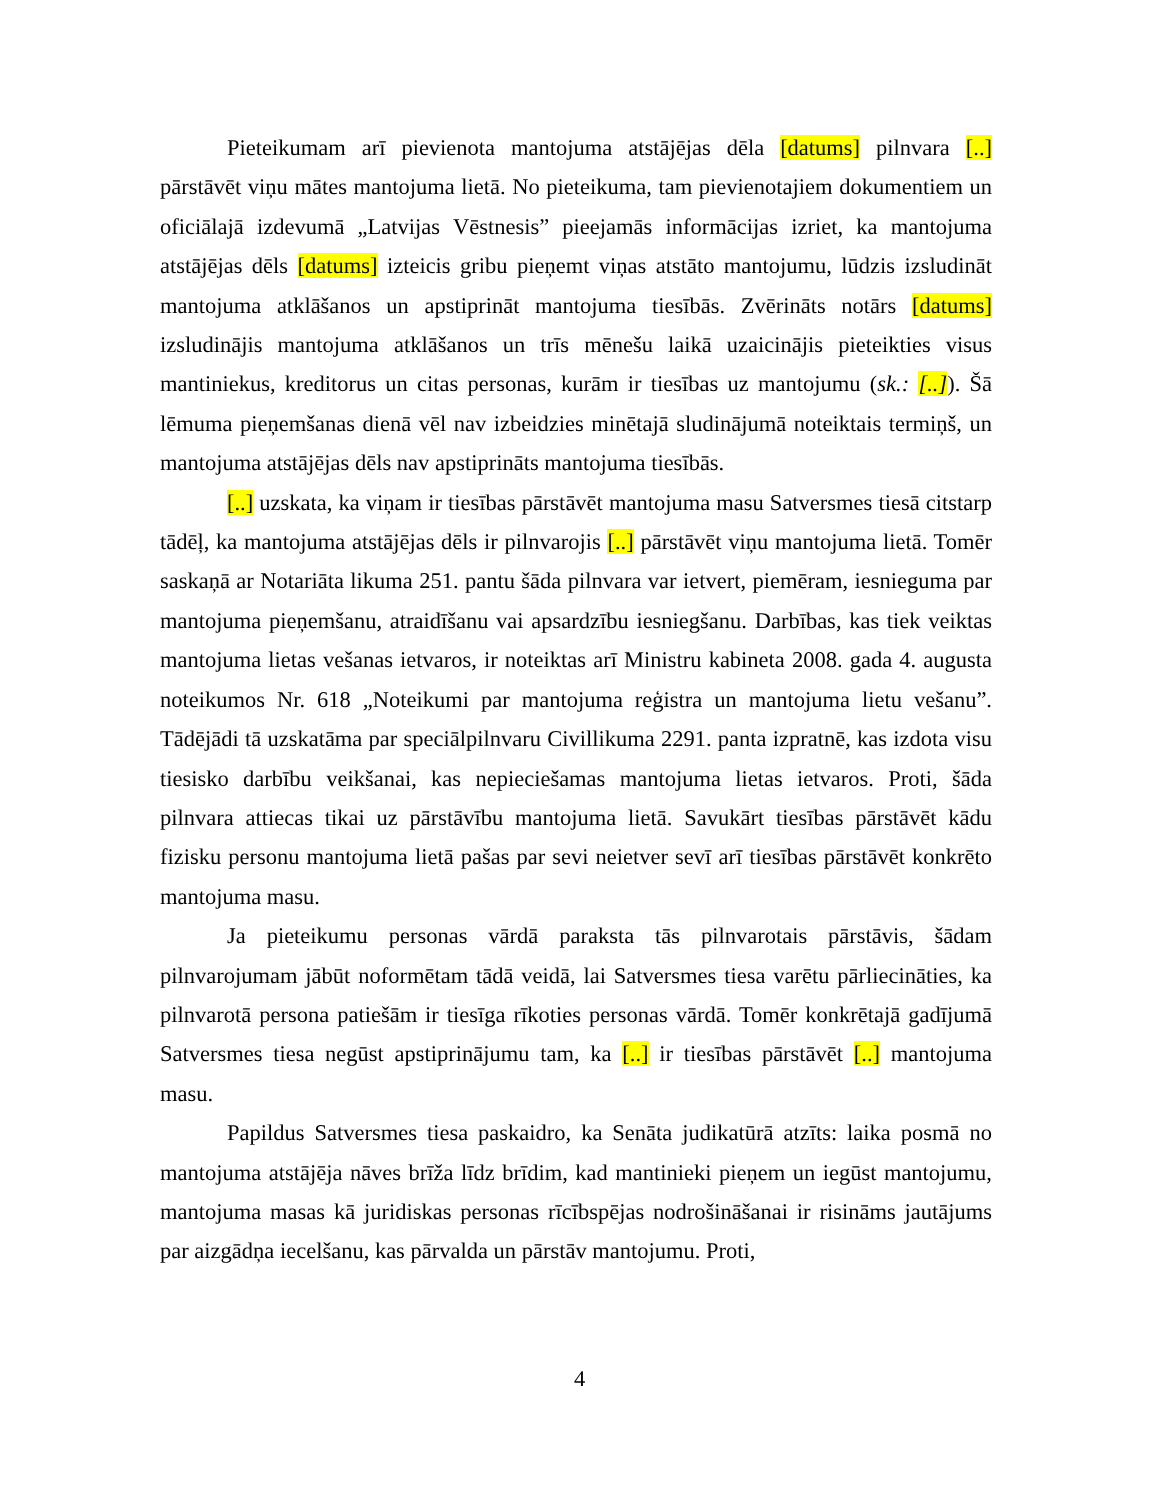Pieteikumam arī pievienota mantojuma atstājējas dēla [datums] pilnvara [..] pārstāvēt viņu mātes mantojuma lietā. No pieteikuma, tam pievienotajiem dokumentiem un oficiālajā izdevumā „Latvijas Vēstnesis” pieejamās informācijas izriet, ka mantojuma atstājējas dēls [datums] izteicis gribu pieņemt viņas atstāto mantojumu, lūdzis izsludināt mantojuma atklāšanos un apstiprināt mantojuma tiesībās. Zvērināts notārs [datums] izsludinājis mantojuma atklāšanos un trīs mēnešu laikā uzaicinājis pieteikties visus mantiniekus, kreditorus un citas personas, kurām ir tiesības uz mantojumu (sk.: [..]). Šā lēmuma pieņemšanas dienā vēl nav izbeidzies minētajā sludinājumā noteiktais termiņš, un mantojuma atstājējas dēls nav apstiprināts mantojuma tiesībās.
[..] uzskata, ka viņam ir tiesības pārstāvēt mantojuma masu Satversmes tiesā citstarp tādēļ, ka mantojuma atstājējas dēls ir pilnvarojis [..] pārstāvēt viņu mantojuma lietā. Tomēr saskaņā ar Notariāta likuma 251. pantu šāda pilnvara var ietvert, piemēram, iesnieguma par mantojuma pieņemšanu, atraidīšanu vai apsardzību iesniegšanu. Darbības, kas tiek veiktas mantojuma lietas vešanas ietvaros, ir noteiktas arī Ministru kabineta 2008. gada 4. augusta noteikumos Nr. 618 „Noteikumi par mantojuma reģistra un mantojuma lietu vešanu”. Tādējādi tā uzskatāma par speciālpilnvaru Civillikuma 2291. panta izpratnē, kas izdota visu tiesisko darbību veikšanai, kas nepieciešamas mantojuma lietas ietvaros. Proti, šāda pilnvara attiecas tikai uz pārstāvību mantojuma lietā. Savukārt tiesības pārstāvēt kādu fizisku personu mantojuma lietā pašas par sevi neietver sevī arī tiesības pārstāvēt konkrēto mantojuma masu.
Ja pieteikumu personas vārdā paraksta tās pilnvarotais pārstāvis, šādam pilnvarojumam jābūt noformētam tādā veidā, lai Satversmes tiesa varētu pārliecināties, ka pilnvarotā persona patiešām ir tiesīga rīkoties personas vārdā. Tomēr konkrētajā gadījumā Satversmes tiesa negūst apstiprinājumu tam, ka [..] ir tiesības pārstāvēt [..] mantojuma masu.
Papildus Satversmes tiesa paskaidro, ka Senāta judikatūrā atzīts: laika posmā no mantojuma atstājēja nāves brīža līdz brīdim, kad mantinieki pieņem un iegūst mantojumu, mantojuma masas kā juridiskas personas rīcībspējas nodrošināšanai ir risināms jautājums par aizgādņa iecelšanu, kas pārvalda un pārstāv mantojumu. Proti,
4